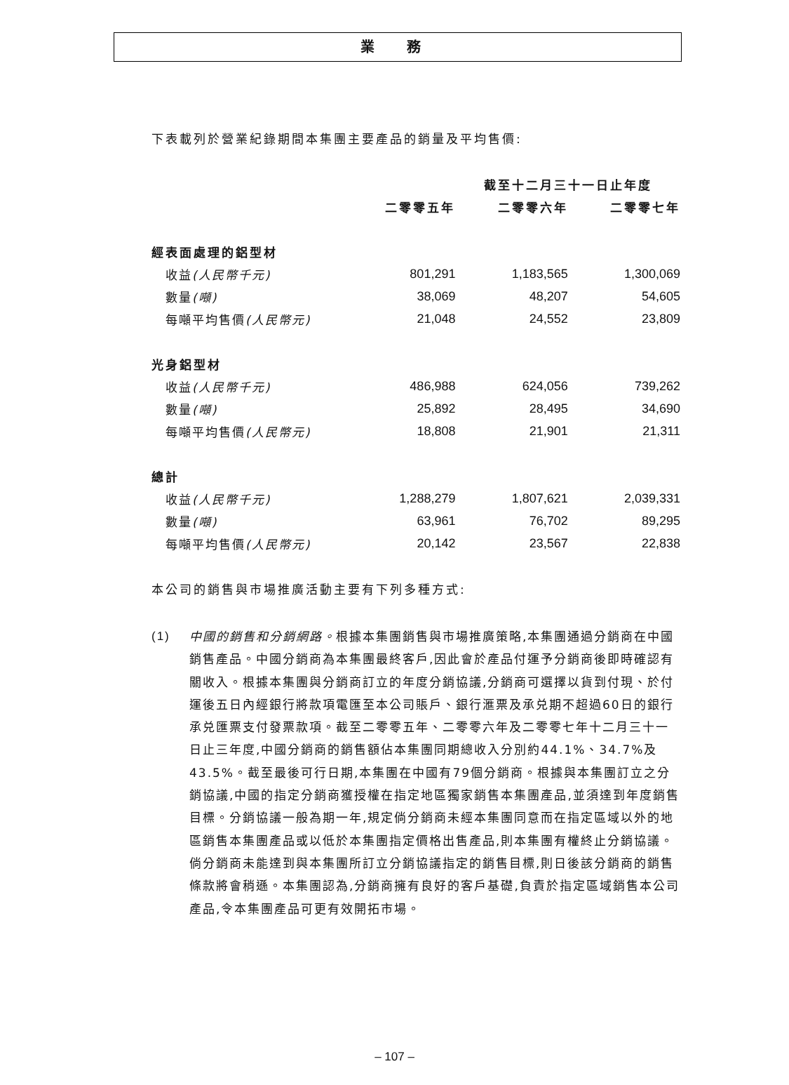業 務
下表載列於營業紀錄期間本集團主要產品的銷量及平均售價:
| | 截至十二月三十一日止年度 | | |
| --- | --- | --- | --- |
| | 二零零五年 | 二零零六年 | 二零零七年 |
| 經表面處理的鋁型材 | | | |
| 收益 (人民幣千元) | 801,291 | 1,183,565 | 1,300,069 |
| 數量 (噸) | 38,069 | 48,207 | 54,605 |
| 每噸平均售價 (人民幣元) | 21,048 | 24,552 | 23,809 |
| 光身鋁型材 | | | |
| 收益 (人民幣千元) | 486,988 | 624,056 | 739,262 |
| 數量 (噸) | 25,892 | 28,495 | 34,690 |
| 每噸平均售價 (人民幣元) | 18,808 | 21,901 | 21,311 |
| 總計 | | | |
| 收益 (人民幣千元) | 1,288,279 | 1,807,621 | 2,039,331 |
| 數量 (噸) | 63,961 | 76,702 | 89,295 |
| 每噸平均售價 (人民幣元) | 20,142 | 23,567 | 22,838 |
本公司的銷售與市場推廣活動主要有下列多種方式:
(1) 中國的銷售和分銷網路。根據本集團銷售與市場推廣策略,本集團通過分銷商在中國銷售產品。中國分銷商為本集團最終客戶,因此會於產品付運予分銷商後即時確認有關收入。根據本集團與分銷商訂立的年度分銷協議,分銷商可選擇以貨到付現、於付運後五日內經銀行將款項電匯至本公司賬戶、銀行滙票及承兑期不超過60日的銀行承兑匯票支付發票款項。截至二零零五年、二零零六年及二零零七年十二月三十一日止三年度,中國分銷商的銷售額佔本集團同期總收入分別約44.1%、34.7%及43.5%。截至最後可行日期,本集團在中國有79個分銷商。根據與本集團訂立之分銷協議,中國的指定分銷商獲授權在指定地區獨家銷售本集團產品,並須達到年度銷售目標。分銷協議一般為期一年,規定倘分銷商未經本集團同意而在指定區域以外的地區銷售本集團產品或以低於本集團指定價格出售產品,則本集團有權終止分銷協議。倘分銷商未能達到與本集團所訂立分銷協議指定的銷售目標,則日後該分銷商的銷售條款將會稍遜。本集團認為,分銷商擁有良好的客戶基礎,負責於指定區域銷售本公司產品,令本集團產品可更有效開拓市場。
– 107 –